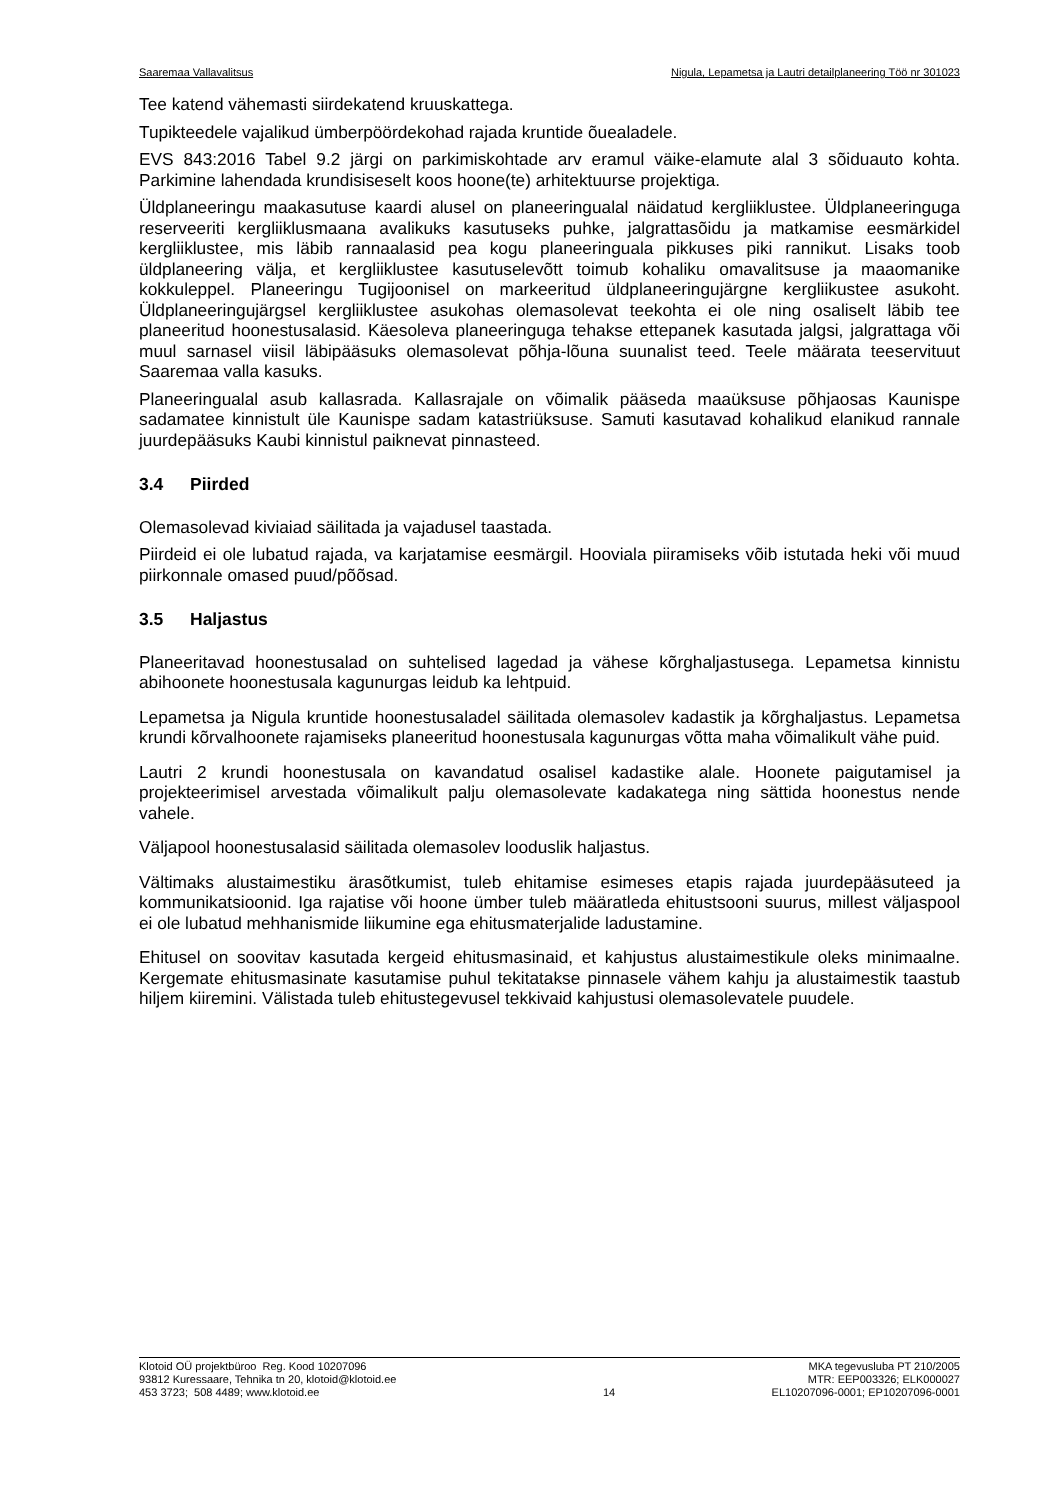Saaremaa Vallavalitsus Nigula, Lepametsa ja Lautri detailplaneering Töö nr 301023
Tee katend vähemasti siirdekatend kruuskattega.
Tupikteedele vajalikud ümberpöördekohad rajada kruntide õuealadele.
EVS 843:2016 Tabel 9.2 järgi on parkimiskohtade arv eramul väike-elamute alal 3 sõiduauto kohta. Parkimine lahendada krundisiseselt koos hoone(te) arhitektuurse projektiga.
Üldplaneeringu maakasutuse kaardi alusel on planeeringualal näidatud kergliiklustee. Üldplaneeringuga reserveeriti kergliiklusmaana avalikuks kasutuseks puhke, jalgrattasõidu ja matkamise eesmärkidel kergliiklustee, mis läbib rannaalasid pea kogu planeeringuala pikkuses piki rannikut. Lisaks toob üldplaneering välja, et kergliiklustee kasutuselevõtt toimub kohaliku omavalitsuse ja maaomanike kokkuleppel. Planeeringu Tugijoonisel on markeeritud üldplaneeringujärgne kergliikustee asukoht. Üldplaneeringujärgsel kergliiklustee asukohas olemasolevat teekohta ei ole ning osaliselt läbib tee planeeritud hoonestusalasid. Käesoleva planeeringuga tehakse ettepanek kasutada jalgsi, jalgrattaga või muul sarnasel viisil läbipääsuks olemasolevat põhja-lõuna suunalist teed. Teele määrata teeservituut Saaremaa valla kasuks.
Planeeringualal asub kallasrada. Kallasrajale on võimalik pääseda maaüksuse põhjaosas Kaunispe sadamatee kinnistult üle Kaunispe sadam katastriüksuse. Samuti kasutavad kohalikud elanikud rannale juurdepääsuks Kaubi kinnistul paiknevat pinnasteed.
3.4 Piirded
Olemasolevad kiviaiad säilitada ja vajadusel taastada.
Piirdeid ei ole lubatud rajada, va karjatamise eesmärgil. Hooviala piiramiseks võib istutada heki või muud piirkonnale omased puud/põõsad.
3.5 Haljastus
Planeeritavad hoonestusalad on suhtelised lagedad ja vähese kõrghaljastusega. Lepametsa kinnistu abihoonete hoonestusala kagunurgas leidub ka lehtpuid.
Lepametsa ja Nigula kruntide hoonestusaladel säilitada olemasolev kadastik ja kõrghaljastus. Lepametsa krundi kõrvalhoonete rajamiseks planeeritud hoonestusala kagunurgas võtta maha võimalikult vähe puid.
Lautri 2 krundi hoonestusala on kavandatud osalisel kadastike alale. Hoonete paigutamisel ja projekteerimisel arvestada võimalikult palju olemasolevate kadakatega ning sättida hoonestus nende vahele.
Väljapool hoonestusalasid säilitada olemasolev looduslik haljastus.
Vältimaks alustaimestiku ärasõtkumist, tuleb ehitamise esimeses etapis rajada juurdepääsuteed ja kommunikatsioonid. Iga rajatise või hoone ümber tuleb määratleda ehitustsooni suurus, millest väljaspool ei ole lubatud mehhanismide liikumine ega ehitusmaterjalide ladustamine.
Ehitusel on soovitav kasutada kergeid ehitusmasinaid, et kahjustus alustaimestikule oleks minimaalne. Kergemate ehitusmasinate kasutamise puhul tekitatakse pinnasele vähem kahju ja alustaimestik taastub hiljem kiiremini. Välistada tuleb ehitustegevusel tekkivaid kahjustusi olemasolevatele puudele.
Klotoid OÜ projektbüroo Reg. Kood 10207096
93812 Kuressaare, Tehnika tn 20, klotoid@klotoid.ee
453 3723; 508 4489; www.klotoid.ee
14 MKA tegevusluba PT 210/2005
MTR: EEP003326; ELK000027
EL10207096-0001; EP10207096-0001